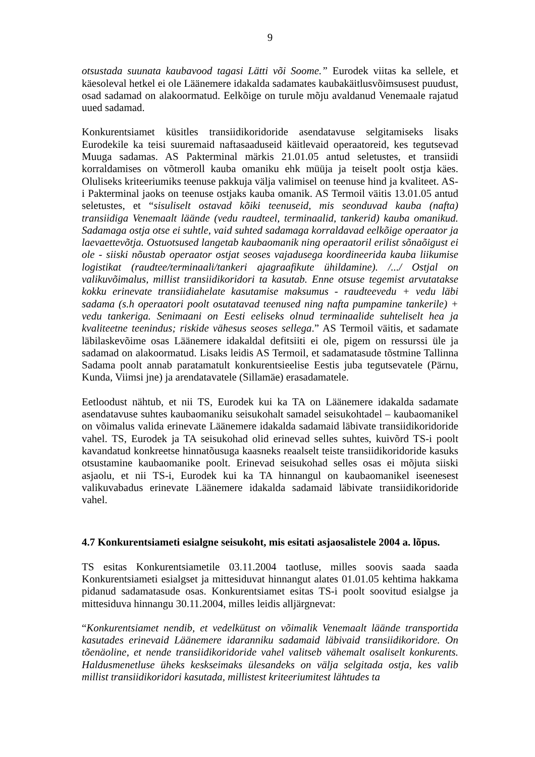9
otsustada suunata kaubavood tagasi Lätti või Soome.” Eurodek viitas ka sellele, et käesoleval hetkel ei ole Läänemere idakalda sadamates kaubakäitlusvõimsusest puudust, osad sadamad on alakoormatud. Eelkõige on turule mõju avaldanud Venemaale rajatud uued sadamad.
Konkurentsiamet küsitles transiidikoridoride asendatavuse selgitamiseks lisaks Eurodekile ka teisi suuremaid naftasaaduseid käitlevaid operaatoreid, kes tegutsevad Muuga sadamas. AS Pakterminal märkis 21.01.05 antud seletustes, et transiidi korraldamises on võtmeroll kauba omaniku ehk müüja ja teiselt poolt ostja käes. Oluliseks kriteeriumiks teenuse pakkuja välja valimisel on teenuse hind ja kvaliteet. AS-i Pakterminal jaoks on teenuse ostjaks kauba omanik. AS Termoil väitis 13.01.05 antud seletustes, et “sisuliselt ostavad kõiki teenuseid, mis seonduvad kauba (nafta) transiidiga Venemaalt läände (vedu raudteel, terminaalid, tankerid) kauba omanikud. Sadamaga ostja otse ei suhtle, vaid suhted sadamaga korraldavad eelkõige operaator ja laevaettevõtja. Ostuotsused langetab kaubaomanik ning operaatoril erilist sõnaõigust ei ole - siiski nõustab operaator ostjat seoses vajadusega koordineerida kauba liikumise logistikat (raudtee/terminaali/tankeri ajagraafikute ühildamine). /.../ Ostjal on valikuvõimalus, millist transiidikoridori ta kasutab. Enne otsuse tegemist arvutatakse kokku erinevate transiidiahelate kasutamise maksumus - raudteevedu + vedu läbi sadama (s.h operaatori poolt osutatavad teenused ning nafta pumpamine tankerile) + vedu tankeriga. Senimaani on Eesti eeliseks olnud terminaalide suhteliselt hea ja kvaliteetne teenindus; riskide vähesus seoses sellega.” AS Termoil väitis, et sadamate läbilaskevõime osas Läänemere idakaldal defitsiiti ei ole, pigem on ressurssi üle ja sadamad on alakoormatud. Lisaks leidis AS Termoil, et sadamatasude tõstmine Tallinna Sadama poolt annab paratamatult konkurentsieelise Eestis juba tegutsevatele (Pärnu, Kunda, Viimsi jne) ja arendatavatele (Sillamäe) erasadamatele.
Eetloodust nähtub, et nii TS, Eurodek kui ka TA on Läänemere idakalda sadamate asendatavuse suhtes kaubaomaniku seisukohalt samadel seisukohtadel – kaubaomanikel on võimalus valida erinevate Läänemere idakalda sadamaid läbivate transiidikoridoride vahel. TS, Eurodek ja TA seisukohad olid erinevad selles suhtes, kuivõrd TS-i poolt kavandatud konkreetse hinnatõusuga kaasneks reaalselt teiste transiidikoridoride kasuks otsustamine kaubaomanike poolt. Erinevad seisukohad selles osas ei mõjuta siiski asjaolu, et nii TS-i, Eurodek kui ka TA hinnangul on kaubaomanikel iseenesest valikuvabadus erinevate Läänemere idakalda sadamaid läbivate transiidikoridoride vahel.
4.7 Konkurentsiameti esialgne seisukoht, mis esitati asjaosalistele 2004 a. lõpus.
TS esitas Konkurentsiametile 03.11.2004 taotluse, milles soovis saada saada Konkurentsiameti esialgset ja mittesiduvat hinnangut alates 01.01.05 kehtima hakkama pidanud sadamatasude osas. Konkurentsiamet esitas TS-i poolt soovitud esialgse ja mittesiduva hinnangu 30.11.2004, milles leidis alljärgnevat:
“Konkurentsiamet nendib, et vedelkütust on võimalik Venemaalt läände transportida kasutades erinevaid Läänemere idaranniku sadamaid läbivaid transiidikoridore. On tõenäoline, et nende transiidikoridoride vahel valitseb vähemalt osaliselt konkurents. Haldusmenetluse üheks keskseimaks ülesandeks on välja selgitada ostja, kes valib millist transiidikoridori kasutada, millistest kriteeriumitest lähtudes ta